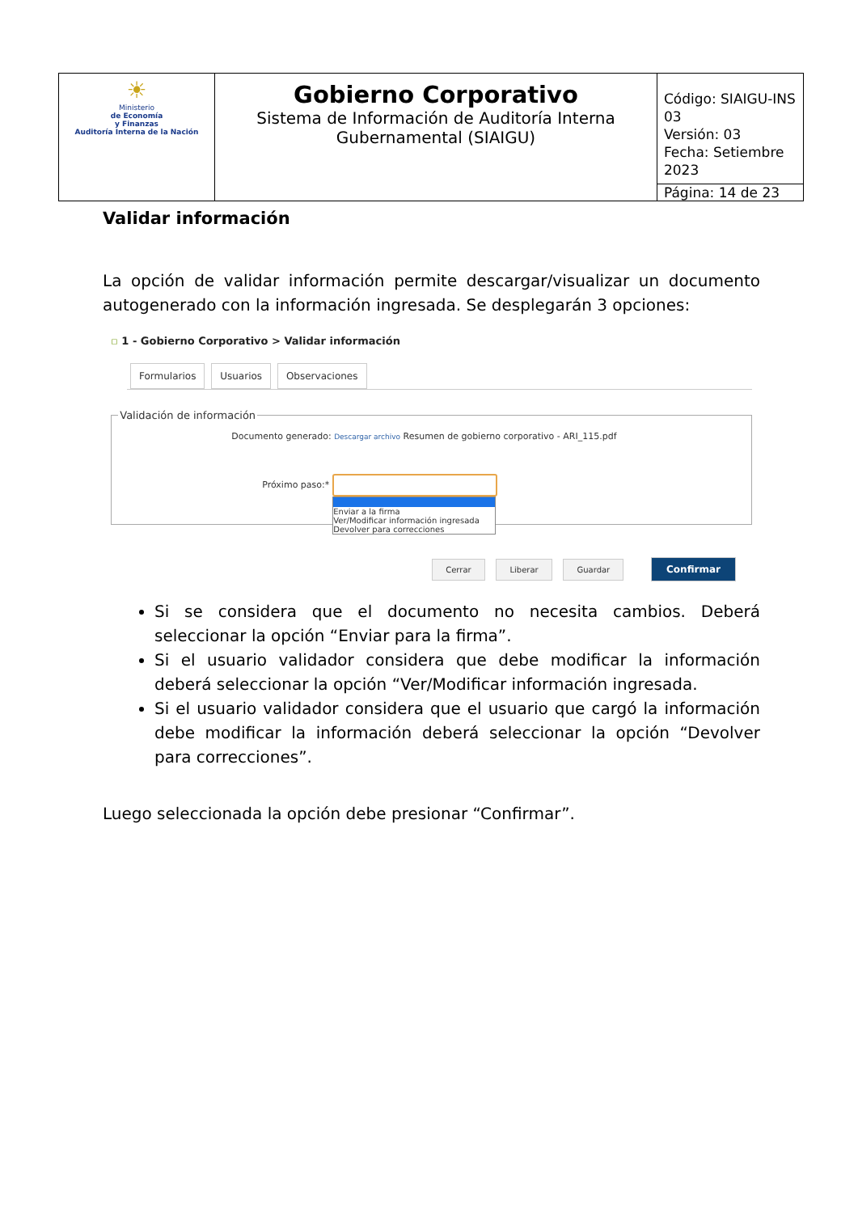| ☀ Ministerio de Economía y Finanzas Auditoría Interna de la Nación | Gobierno Corporativo Sistema de Información de Auditoría Interna Gubernamental (SIAIGU) | Código: SIAIGU-INS 03 Versión: 03 Fecha: Setiembre 2023 |
| | | Página: 14 de 23 |
Validar información
La opción de validar información permite descargar/visualizar un documento autogenerado con la información ingresada. Se desplegarán 3 opciones:
▫ 1 - Gobierno Corporativo > Validar información
Formularios Usuarios Observaciones
Validación de información
Documento generado: Descargar archivo Resumen de gobierno corporativo - ARI_115.pdf
Próximo paso:*
Enviar a la firma
Ver/Modificar información ingresada
Devolver para correcciones
Cerrar Liberar Guardar Confirmar
Si se considera que el documento no necesita cambios. Deberá seleccionar la opción “Enviar para la firma”.
Si el usuario validador considera que debe modificar la información deberá seleccionar la opción “Ver/Modificar información ingresada.
Si el usuario validador considera que el usuario que cargó la información debe modificar la información deberá seleccionar la opción “Devolver para correcciones”.
Luego seleccionada la opción debe presionar “Confirmar”.